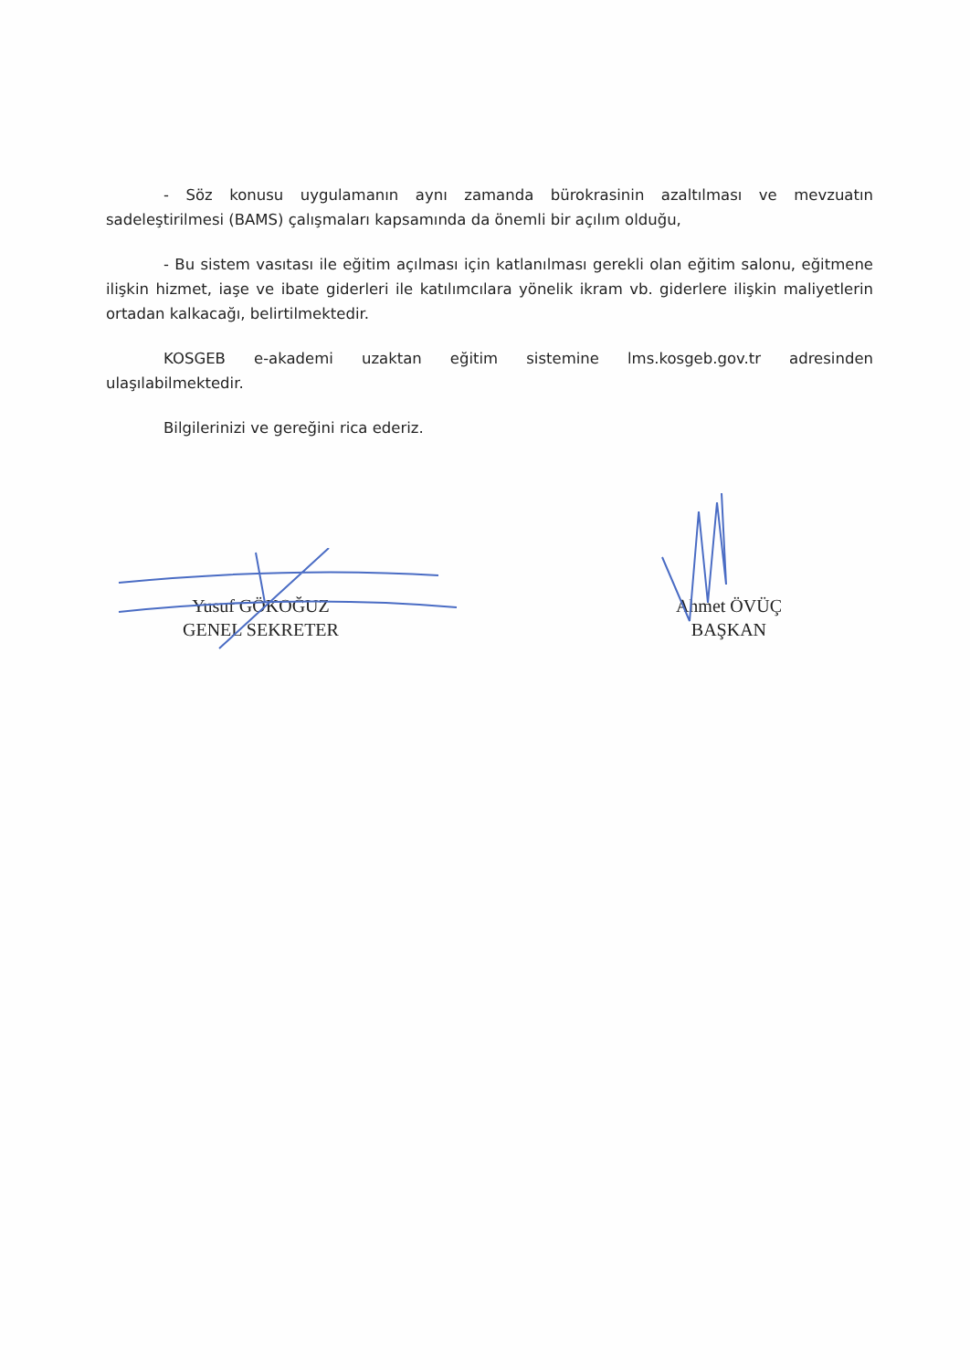- Söz konusu uygulamanın aynı zamanda bürokrasinin azaltılması ve mevzuatın sadeleştirilmesi (BAMS) çalışmaları kapsamında da önemli bir açılım olduğu,
- Bu sistem vasıtası ile eğitim açılması için katlanılması gerekli olan eğitim salonu, eğitmene ilişkin hizmet, iaşe ve ibate giderleri ile katılımcılara yönelik ikram vb. giderlere ilişkin maliyetlerin ortadan kalkacağı, belirtilmektedir.
KOSGEB e-akademi uzaktan eğitim sistemine lms.kosgeb.gov.tr adresinden ulaşılabilmektedir.
Bilgilerinizi ve gereğini rica ederiz.
Yusuf GÖKOĞUZ
GENEL SEKRETER
Ahmet ÖVÜÇ
BAŞKAN